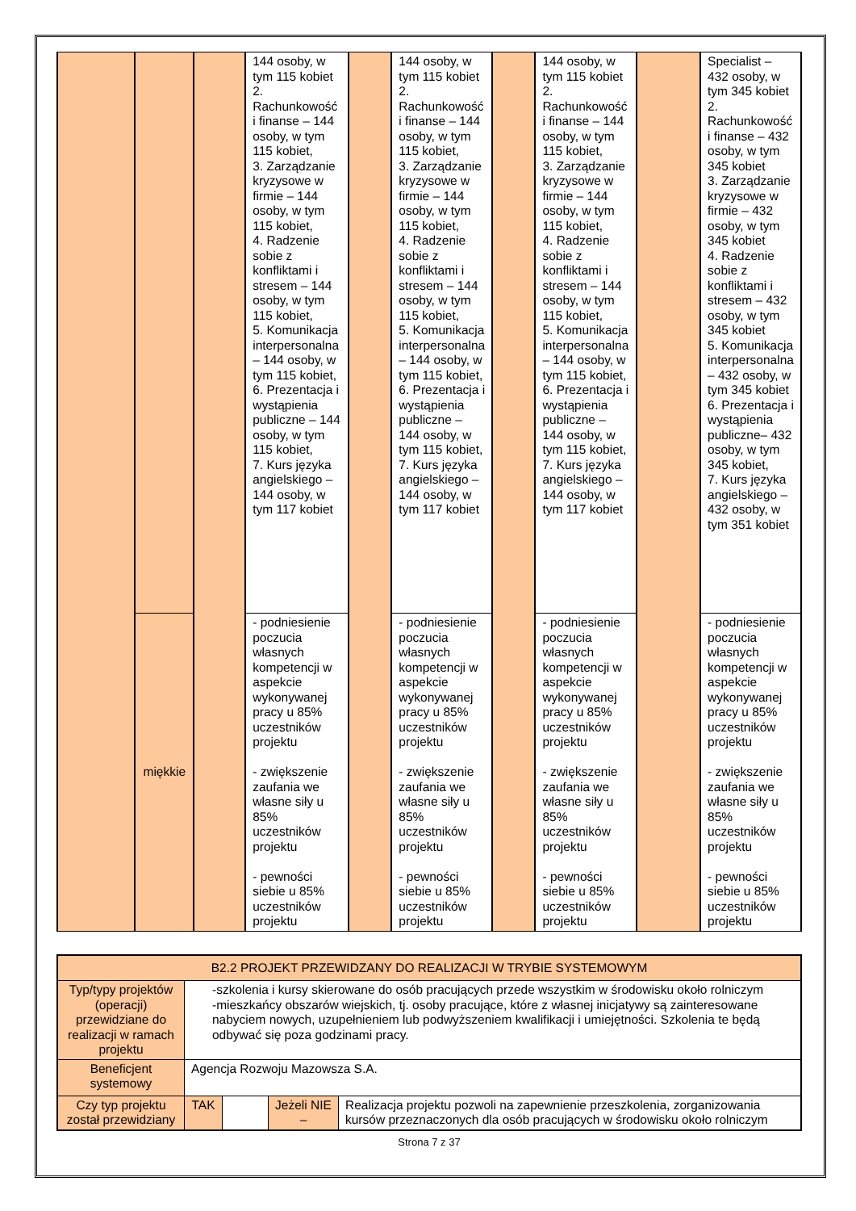| | | | 144 osoby, w tym 115 kobiet 2. Rachunkowość i finanse – 144 osoby, w tym 115 kobiet, 3. Zarządzanie kryzysowe w firmie – 144 osoby, w tym 115 kobiet, 4. Radzenie sobie z konfliktami i stresem – 144 osoby, w tym 115 kobiet, 5. Komunikacja interpersonalna – 144 osoby, w tym 115 kobiet, 6. Prezentacja i wystąpienia publiczne – 144 osoby, w tym 115 kobiet, 7. Kurs języka angielskiego – 144 osoby, w tym 117 kobiet | | 144 osoby, w tym 115 kobiet 2. Rachunkowość i finanse – 144 osoby, w tym 115 kobiet, 3. Zarządzanie kryzysowe w firmie – 144 osoby, w tym 115 kobiet, 4. Radzenie sobie z konfliktami i stresem – 144 osoby, w tym 115 kobiet, 5. Komunikacja interpersonalna – 144 osoby, w tym 115 kobiet, 6. Prezentacja i wystąpienia publiczne – 144 osoby, w tym 115 kobiet, 7. Kurs języka angielskiego – 144 osoby, w tym 117 kobiet | | 144 osoby, w tym 115 kobiet 2. Rachunkowość i finanse – 144 osoby, w tym 115 kobiet, 3. Zarządzanie kryzysowe w firmie – 144 osoby, w tym 115 kobiet, 4. Radzenie sobie z konfliktami i stresem – 144 osoby, w tym 115 kobiet, 5. Komunikacja interpersonalna – 144 osoby, w tym 115 kobiet, 6. Prezentacja i wystąpienia publiczne – 144 osoby, w tym 115 kobiet, 7. Kurs języka angielskiego – 144 osoby, w tym 117 kobiet | | Specialist – 432 osoby, w tym 345 kobiet 2. Rachunkowość i finanse – 432 osoby, w tym 345 kobiet 3. Zarządzanie kryzysowe w firmie – 432 osoby, w tym 345 kobiet 4. Radzenie sobie z konfliktami i stresem – 432 osoby, w tym 345 kobiet 5. Komunikacja interpersonalna – 432 osoby, w tym 345 kobiet 6. Prezentacja i wystąpienia publiczne– 432 osoby, w tym 345 kobiet, 7. Kurs języka angielskiego – 432 osoby, w tym 351 kobiet |
| | miękkie | | - podniesienie poczucia własnych kompetencji w aspekcie wykonywanej pracy u 85% uczestników projektu - zwiększenie zaufania we własne siły u 85% uczestników projektu - pewności siebie u 85% uczestników projektu | | - podniesienie poczucia własnych kompetencji w aspekcie wykonywanej pracy u 85% uczestników projektu - zwiększenie zaufania we własne siły u 85% uczestników projektu - pewności siebie u 85% uczestników projektu | | - podniesienie poczucia własnych kompetencji w aspekcie wykonywanej pracy u 85% uczestników projektu - zwiększenie zaufania we własne siły u 85% uczestników projektu - pewności siebie u 85% uczestników projektu | | - podniesienie poczucia własnych kompetencji w aspekcie wykonywanej pracy u 85% uczestników projektu - zwiększenie zaufania we własne siły u 85% uczestników projektu - pewności siebie u 85% uczestników projektu |
| B2.2 PROJEKT PRZEWIDZANY DO REALIZACJI W TRYBIE SYSTEMOWYM | | | | |
| Typ/typy projektów (operacji) przewidziane do realizacji w ramach projektu | -szkolenia i kursy skierowane do osób pracujących przede wszystkim w środowisku około rolniczym -mieszkańcy obszarów wiejskich, tj. osoby pracujące, które z własnej inicjatywy są zainteresowane nabyciem nowych, uzupełnieniem lub podwyższeniem kwalifikacji i umiejętności. Szkolenia te będą odbywać się poza godzinami pracy. | | | |
| Beneficjent systemowy | Agencja Rozwoju Mazowsza S.A. | | | |
| Czy typ projektu został przewidziany | TAK | | Jeżeli NIE – | Realizacja projektu pozwoli na zapewnienie przeszkolenia, zorganizowania kursów przeznaczonych dla osób pracujących w środowisku około rolniczym |
Strona 7 z 37